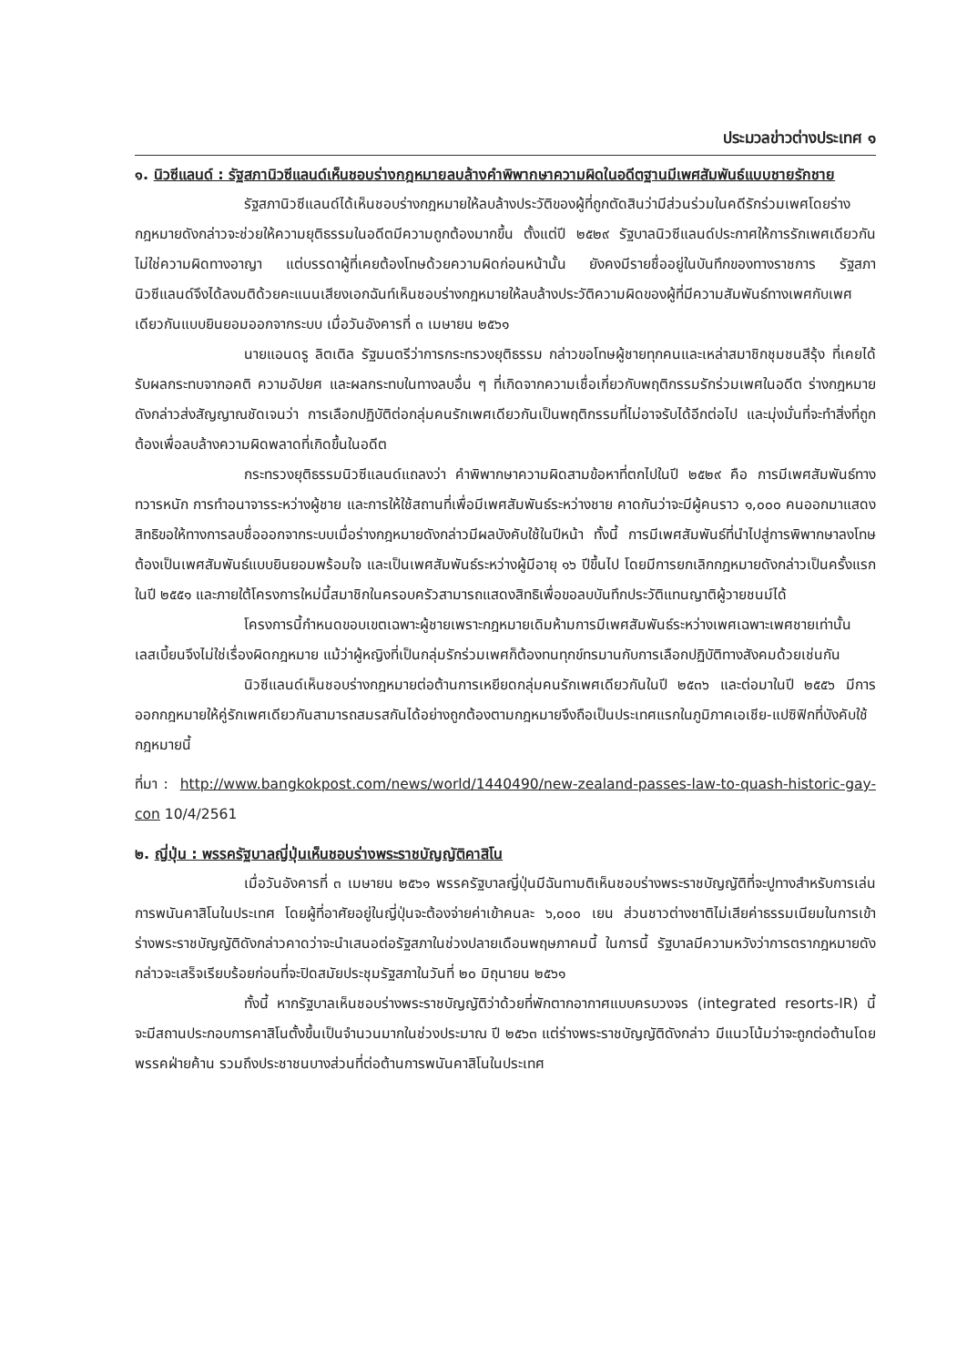ประมวลข่าวต่างประเทศ ๑
๑. นิวซีแลนด์ : รัฐสภานิวซีแลนด์เห็นชอบร่างกฎหมายลบล้างคำพิพากษาความผิดในอดีตฐานมีเพศสัมพันธ์แบบชายรักชาย
รัฐสภานิวซีแลนด์ได้เห็นชอบร่างกฎหมายให้ลบล้างประวัติของผู้ที่ถูกตัดสินว่ามีส่วนร่วมในคดีรักร่วมเพศโดยร่างกฎหมายดังกล่าวจะช่วยให้ความยุติธรรมในอดีตมีความถูกต้องมากขึ้น ตั้งแต่ปี ๒๕๒๙ รัฐบาลนิวซีแลนด์ประกาศให้การรักเพศเดียวกันไม่ใช่ความผิดทางอาญา แต่บรรดาผู้ที่เคยต้องโทษด้วยความผิดก่อนหน้านั้น ยังคงมีรายชื่ออยู่ในบันทึกของทางราชการ รัฐสภานิวซีแลนด์จึงได้ลงมติด้วยคะแนนเสียงเอกฉันท์เห็นชอบร่างกฎหมายให้ลบล้างประวัติความผิดของผู้ที่มีความสัมพันธ์ทางเพศกับเพศเดียวกันแบบยินยอมออกจากระบบ เมื่อวันอังคารที่ ๓ เมษายน ๒๕๖๑
นายแอนดรู ลิตเติล รัฐมนตรีว่าการกระทรวงยุติธรรม กล่าวขอโทษผู้ชายทุกคนและเหล่าสมาชิกชุมชนสีรุ้ง ที่เคยได้รับผลกระทบจากอคติ ความอัปยศ และผลกระทบในทางลบอื่น ๆ ที่เกิดจากความเชื่อเกี่ยวกับพฤติกรรมรักร่วมเพศในอดีต ร่างกฎหมายดังกล่าวส่งสัญญาณชัดเจนว่า การเลือกปฏิบัติต่อกลุ่มคนรักเพศเดียวกันเป็นพฤติกรรมที่ไม่อาจรับได้อีกต่อไป และมุ่งมั่นที่จะทำสิ่งที่ถูกต้องเพื่อลบล้างความผิดพลาดที่เกิดขึ้นในอดีต
กระทรวงยุติธรรมนิวซีแลนด์แถลงว่า คำพิพากษาความผิดสามข้อหาที่ตกไปในปี ๒๕๒๙ คือ การมีเพศสัมพันธ์ทางทวารหนัก การทำอนาจารระหว่างผู้ชาย และการให้ใช้สถานที่เพื่อมีเพศสัมพันธ์ระหว่างชาย คาดกันว่าจะมีผู้คนราว ๑,๐๐๐ คนออกมาแสดงสิทธิขอให้ทางการลบชื่อออกจากระบบเมื่อร่างกฎหมายดังกล่าวมีผลบังคับใช้ในปีหน้า ทั้งนี้ การมีเพศสัมพันธ์ที่นำไปสู่การพิพากษาลงโทษ ต้องเป็นเพศสัมพันธ์แบบยินยอมพร้อมใจ และเป็นเพศสัมพันธ์ระหว่างผู้มีอายุ ๑๖ ปีขึ้นไป โดยมีการยกเลิกกฎหมายดังกล่าวเป็นครั้งแรกในปี ๒๕๕๑ และภายใต้โครงการใหม่นี้สมาชิกในครอบครัวสามารถแสดงสิทธิเพื่อขอลบบันทึกประวัติแทนญาติผู้วายชนม์ได้
โครงการนี้กำหนดขอบเขตเฉพาะผู้ชายเพราะกฎหมายเดิมห้ามการมีเพศสัมพันธ์ระหว่างเพศเฉพาะเพศชายเท่านั้น เลสเบี้ยนจึงไม่ใช่เรื่องผิดกฎหมาย แม้ว่าผู้หญิงที่เป็นกลุ่มรักร่วมเพศก็ต้องทนทุกข์ทรมานกับการเลือกปฏิบัติทางสังคมด้วยเช่นกัน
นิวซีแลนด์เห็นชอบร่างกฎหมายต่อต้านการเหยียดกลุ่มคนรักเพศเดียวกันในปี ๒๕๓๖ และต่อมาในปี ๒๕๕๖ มีการออกกฎหมายให้คู่รักเพศเดียวกันสามารถสมรสกันได้อย่างถูกต้องตามกฎหมายจึงถือเป็นประเทศแรกในภูมิภาคเอเชีย-แปซิฟิกที่บังคับใช้กฎหมายนี้
ที่มา : http://www.bangkokpost.com/news/world/1440490/new-zealand-passes-law-to-quash-historic-gay-con 10/4/2561
๒. ญี่ปุ่น : พรรครัฐบาลญี่ปุ่นเห็นชอบร่างพระราชบัญญัติคาสิโน
เมื่อวันอังคารที่ ๓ เมษายน ๒๕๖๑ พรรครัฐบาลญี่ปุ่นมีฉันทามติเห็นชอบร่างพระราชบัญญัติที่จะปูทางสำหรับการเล่นการพนันคาสิโนในประเทศ โดยผู้ที่อาศัยอยู่ในญี่ปุ่นจะต้องจ่ายค่าเข้าคนละ ๖,๐๐๐ เยน ส่วนชาวต่างชาติไม่เสียค่าธรรมเนียมในการเข้า ร่างพระราชบัญญัติดังกล่าวคาดว่าจะนำเสนอต่อรัฐสภาในช่วงปลายเดือนพฤษภาคมนี้ ในการนี้ รัฐบาลมีความหวังว่าการตรากฎหมายดังกล่าวจะเสร็จเรียบร้อยก่อนที่จะปิดสมัยประชุมรัฐสภาในวันที่ ๒๐ มิถุนายน ๒๕๖๑
ทั้งนี้ หากรัฐบาลเห็นชอบร่างพระราชบัญญัติว่าด้วยที่พักตากอากาศแบบครบวงจร (integrated resorts-IR) นี้ จะมีสถานประกอบการคาสิโนตั้งขึ้นเป็นจำนวนมากในช่วงประมาณ ปี ๒๕๖๓ แต่ร่างพระราชบัญญัติดังกล่าว มีแนวโน้มว่าจะถูกต่อต้านโดยพรรคฝ่ายค้าน รวมถึงประชาชนบางส่วนที่ต่อต้านการพนันคาสิโนในประเทศ